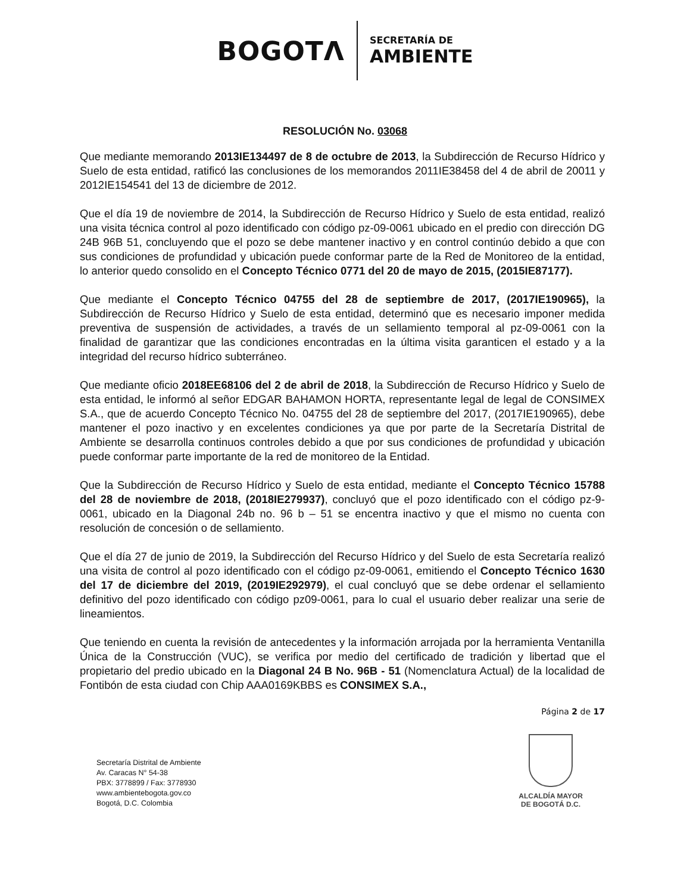BOGOTΛ
SECRETARÍA DE
AMBIENTE
RESOLUCIÓN No. 03068
Que mediante memorando 2013IE134497 de 8 de octubre de 2013, la Subdirección de Recurso Hídrico y Suelo de esta entidad, ratificó las conclusiones de los memorandos 2011IE38458 del 4 de abril de 20011 y 2012IE154541 del 13 de diciembre de 2012.
Que el día 19 de noviembre de 2014, la Subdirección de Recurso Hídrico y Suelo de esta entidad, realizó una visita técnica control al pozo identificado con código pz-09-0061 ubicado en el predio con dirección DG 24B 96B 51, concluyendo que el pozo se debe mantener inactivo y en control continúo debido a que con sus condiciones de profundidad y ubicación puede conformar parte de la Red de Monitoreo de la entidad, lo anterior quedo consolido en el Concepto Técnico 0771 del 20 de mayo de 2015, (2015IE87177).
Que mediante el Concepto Técnico 04755 del 28 de septiembre de 2017, (2017IE190965), la Subdirección de Recurso Hídrico y Suelo de esta entidad, determinó que es necesario imponer medida preventiva de suspensión de actividades, a través de un sellamiento temporal al pz-09-0061 con la finalidad de garantizar que las condiciones encontradas en la última visita garanticen el estado y a la integridad del recurso hídrico subterráneo.
Que mediante oficio 2018EE68106 del 2 de abril de 2018, la Subdirección de Recurso Hídrico y Suelo de esta entidad, le informó al señor EDGAR BAHAMON HORTA, representante legal de legal de CONSIMEX S.A., que de acuerdo Concepto Técnico No. 04755 del 28 de septiembre del 2017, (2017IE190965), debe mantener el pozo inactivo y en excelentes condiciones ya que por parte de la Secretaría Distrital de Ambiente se desarrolla continuos controles debido a que por sus condiciones de profundidad y ubicación puede conformar parte importante de la red de monitoreo de la Entidad.
Que la Subdirección de Recurso Hídrico y Suelo de esta entidad, mediante el Concepto Técnico 15788 del 28 de noviembre de 2018, (2018IE279937), concluyó que el pozo identificado con el código pz-9-0061, ubicado en la Diagonal 24b no. 96 b – 51 se encentra inactivo y que el mismo no cuenta con resolución de concesión o de sellamiento.
Que el día 27 de junio de 2019, la Subdirección del Recurso Hídrico y del Suelo de esta Secretaría realizó una visita de control al pozo identificado con el código pz-09-0061, emitiendo el Concepto Técnico 1630 del 17 de diciembre del 2019, (2019IE292979), el cual concluyó que se debe ordenar el sellamiento definitivo del pozo identificado con código pz09-0061, para lo cual el usuario deber realizar una serie de lineamientos.
Que teniendo en cuenta la revisión de antecedentes y la información arrojada por la herramienta Ventanilla Única de la Construcción (VUC), se verifica por medio del certificado de tradición y libertad que el propietario del predio ubicado en la Diagonal 24 B No. 96B - 51 (Nomenclatura Actual) de la localidad de Fontibón de esta ciudad con Chip AAA0169KBBS es CONSIMEX S.A.,
Página 2 de 17
Secretaría Distrital de Ambiente
Av. Caracas N° 54-38
PBX: 3778899 / Fax: 3778930
www.ambientebogota.gov.co
Bogotá, D.C. Colombia
ALCALDÍA MAYOR
DE BOGOTÁ D.C.